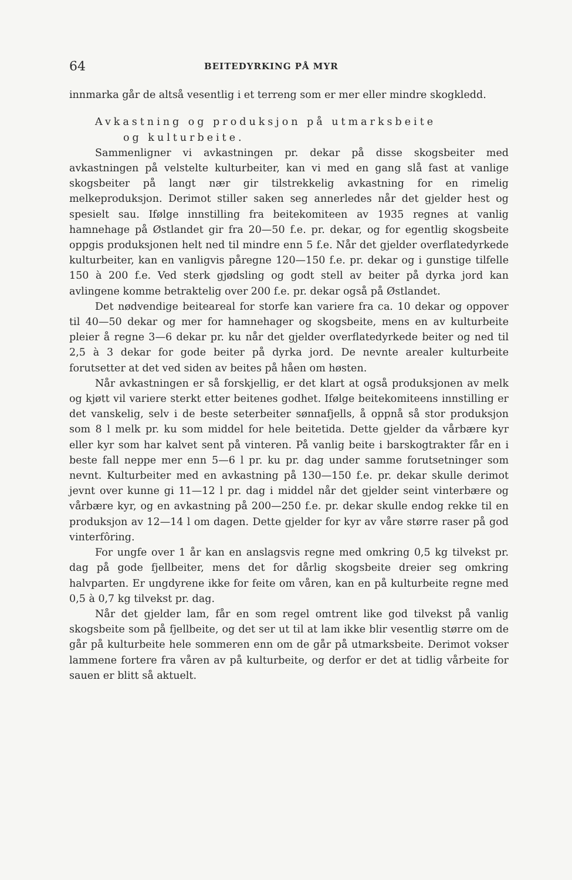64 BEITEDYRKING PÅ MYR
innmarka går de altså vesentlig i et terreng som er mer eller mindre skogkledd.
Avkastning og produksjon på utmarksbeite
og kulturbeite.
Sammenligner vi avkastningen pr. dekar på disse skogsbeiter med avkastningen på velstelte kulturbeiter, kan vi med en gang slå fast at vanlige skogsbeiter på langt nær gir tilstrekkelig avkastning for en rimelig melkeproduksjon. Derimot stiller saken seg annerledes når det gjelder hest og spesielt sau. Ifølge innstilling fra beitekomiteen av 1935 regnes at vanlig hamnehage på Østlandet gir fra 20—50 f.e. pr. dekar, og for egentlig skogsbeite oppgis produksjonen helt ned til mindre enn 5 f.e. Når det gjelder overflatedyrkede kulturbeiter, kan en vanligvis påregne 120—150 f.e. pr. dekar og i gunstige tilfelle 150 à 200 f.e. Ved sterk gjødsling og godt stell av beiter på dyrka jord kan avlingene komme betraktelig over 200 f.e. pr. dekar også på Østlandet.
Det nødvendige beiteareal for storfe kan variere fra ca. 10 dekar og oppover til 40—50 dekar og mer for hamnehager og skogsbeite, mens en av kulturbeite pleier å regne 3—6 dekar pr. ku når det gjelder overflatedyrkede beiter og ned til 2,5 à 3 dekar for gode beiter på dyrka jord. De nevnte arealer kulturbeite forutsetter at det ved siden av beites på håen om høsten.
Når avkastningen er så forskjellig, er det klart at også produksjonen av melk og kjøtt vil variere sterkt etter beitenes godhet. Ifølge beitekomiteens innstilling er det vanskelig, selv i de beste seterbeiter sønnafjells, å oppnå så stor produksjon som 8 l melk pr. ku som middel for hele beitetida. Dette gjelder da vårbære kyr eller kyr som har kalvet sent på vinteren. På vanlig beite i barskogtrakter får en i beste fall neppe mer enn 5—6 l pr. ku pr. dag under samme forutsetninger som nevnt. Kulturbeiter med en avkastning på 130—150 f.e. pr. dekar skulle derimot jevnt over kunne gi 11—12 l pr. dag i middel når det gjelder seint vinterbære og vårbære kyr, og en avkastning på 200—250 f.e. pr. dekar skulle endog rekke til en produksjon av 12—14 l om dagen. Dette gjelder for kyr av våre større raser på god vinterfôring.
For ungfe over 1 år kan en anslagsvis regne med omkring 0,5 kg tilvekst pr. dag på gode fjellbeiter, mens det for dårlig skogsbeite dreier seg omkring halvparten. Er ungdyrene ikke for feite om våren, kan en på kulturbeite regne med 0,5 à 0,7 kg tilvekst pr. dag.
Når det gjelder lam, får en som regel omtrent like god tilvekst på vanlig skogsbeite som på fjellbeite, og det ser ut til at lam ikke blir vesentlig større om de går på kulturbeite hele sommeren enn om de går på utmarksbeite. Derimot vokser lammene fortere fra våren av på kulturbeite, og derfor er det at tidlig vårbeite for sauen er blitt så aktuelt.